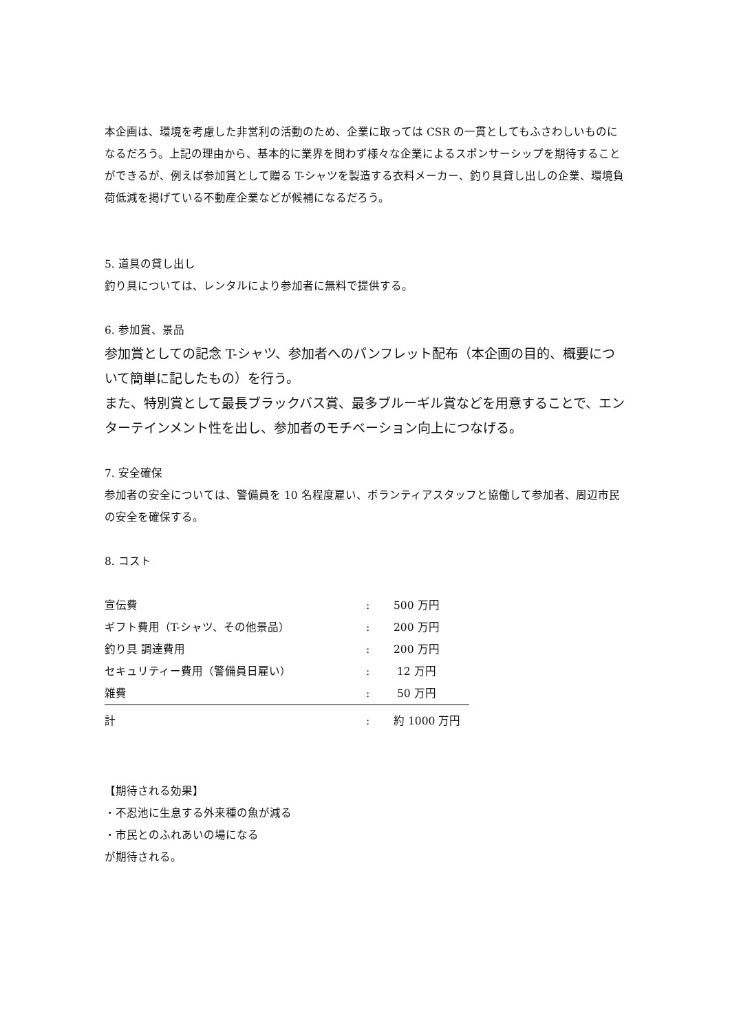本企画は、環境を考慮した非営利の活動のため、企業に取っては CSR の一貫としてもふさわしいものになるだろう。上記の理由から、基本的に業界を問わず様々な企業によるスポンサーシップを期待することができるが、例えば参加賞として贈る T-シャツを製造する衣料メーカー、釣り具貸し出しの企業、環境負荷低減を掲げている不動産企業などが候補になるだろう。
5. 道具の貸し出し
釣り具については、レンタルにより参加者に無料で提供する。
6. 参加賞、景品
参加賞としての記念 T-シャツ、参加者へのパンフレット配布（本企画の目的、概要について簡単に記したもの）を行う。
また、特別賞として最長ブラックバス賞、最多ブルーギル賞などを用意することで、エンターテインメント性を出し、参加者のモチベーション向上につなげる。
7. 安全確保
参加者の安全については、警備員を 10 名程度雇い、ボランティアスタッフと協働して参加者、周辺市民の安全を確保する。
8. コスト
| 宣伝費 | : | 500 万円 |
| ギフト費用（T-シャツ、その他景品） | : | 200 万円 |
| 釣り具 調達費用 | : | 200 万円 |
| セキュリティー費用（警備員日雇い） | : | 12 万円 |
| 雑費 | : | 50 万円 |
| 計 | : | 約 1000 万円 |
【期待される効果】
・不忍池に生息する外来種の魚が減る
・市民とのふれあいの場になる
が期待される。